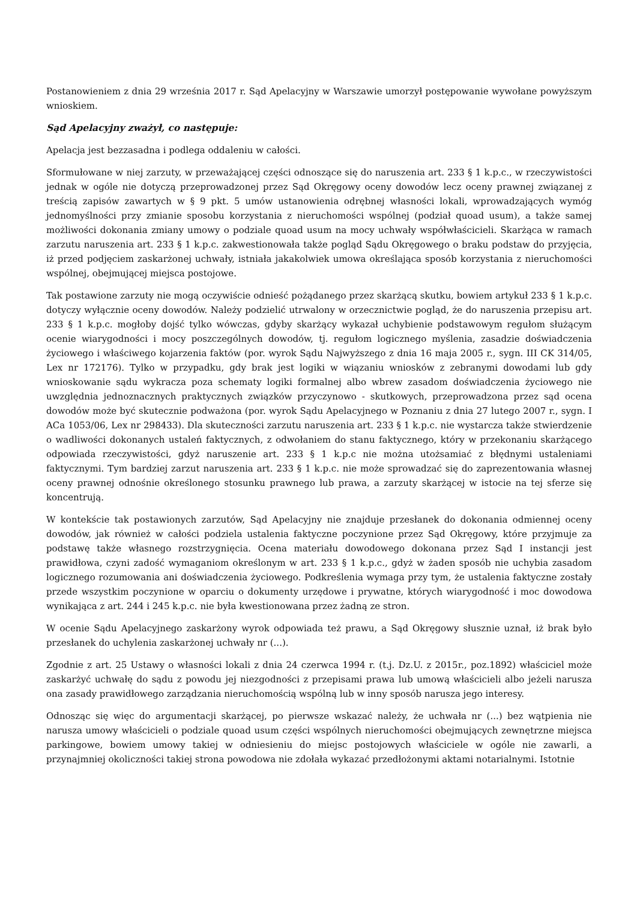Postanowieniem z dnia 29 września 2017 r. Sąd Apelacyjny w Warszawie umorzył postępowanie wywołane powyższym wnioskiem.
Sąd Apelacyjny zważył, co następuje:
Apelacja jest bezzasadna i podlega oddaleniu w całości.
Sformułowane w niej zarzuty, w przeważającej części odnoszące się do naruszenia art. 233 § 1 k.p.c., w rzeczywistości jednak w ogóle nie dotyczą przeprowadzonej przez Sąd Okręgowy oceny dowodów lecz oceny prawnej związanej z treścią zapisów zawartych w § 9 pkt. 5 umów ustanowienia odrębnej własności lokali, wprowadzających wymóg jednomyślności przy zmianie sposobu korzystania z nieruchomości wspólnej (podział quoad usum), a także samej możliwości dokonania zmiany umowy o podziale quoad usum na mocy uchwały współwłaścicieli. Skarżąca w ramach zarzutu naruszenia art. 233 § 1 k.p.c. zakwestionowała także pogląd Sądu Okręgowego o braku podstaw do przyjęcia, iż przed podjęciem zaskarżonej uchwały, istniała jakakolwiek umowa określająca sposób korzystania z nieruchomości wspólnej, obejmującej miejsca postojowe.
Tak postawione zarzuty nie mogą oczywiście odnieść pożądanego przez skarżącą skutku, bowiem artykuł 233 § 1 k.p.c. dotyczy wyłącznie oceny dowodów. Należy podzielić utrwalony w orzecznictwie pogląd, że do naruszenia przepisu art. 233 § 1 k.p.c. mogłoby dojść tylko wówczas, gdyby skarżący wykazał uchybienie podstawowym regułom służącym ocenie wiarygodności i mocy poszczególnych dowodów, tj. regułom logicznego myślenia, zasadzie doświadczenia życiowego i właściwego kojarzenia faktów (por. wyrok Sądu Najwyższego z dnia 16 maja 2005 r., sygn. III CK 314/05, Lex nr 172176). Tylko w przypadku, gdy brak jest logiki w wiązaniu wniosków z zebranymi dowodami lub gdy wnioskowanie sądu wykracza poza schematy logiki formalnej albo wbrew zasadom doświadczenia życiowego nie uwzględnia jednoznacznych praktycznych związków przyczynowo - skutkowych, przeprowadzona przez sąd ocena dowodów może być skutecznie podważona (por. wyrok Sądu Apelacyjnego w Poznaniu z dnia 27 lutego 2007 r., sygn. I ACa 1053/06, Lex nr 298433). Dla skuteczności zarzutu naruszenia art. 233 § 1 k.p.c. nie wystarcza także stwierdzenie o wadliwości dokonanych ustaleń faktycznych, z odwołaniem do stanu faktycznego, który w przekonaniu skarżącego odpowiada rzeczywistości, gdyż naruszenie art. 233 § 1 k.p.c nie można utożsamiać z błędnymi ustaleniami faktycznymi. Tym bardziej zarzut naruszenia art. 233 § 1 k.p.c. nie może sprowadzać się do zaprezentowania własnej oceny prawnej odnośnie określonego stosunku prawnego lub prawa, a zarzuty skarżącej w istocie na tej sferze się koncentrują.
W kontekście tak postawionych zarzutów, Sąd Apelacyjny nie znajduje przesłanek do dokonania odmiennej oceny dowodów, jak również w całości podziela ustalenia faktyczne poczynione przez Sąd Okręgowy, które przyjmuje za podstawę także własnego rozstrzygnięcia. Ocena materiału dowodowego dokonana przez Sąd I instancji jest prawidłowa, czyni zadość wymaganiom określonym w art. 233 § 1 k.p.c., gdyż w żaden sposób nie uchybia zasadom logicznego rozumowania ani doświadczenia życiowego. Podkreślenia wymaga przy tym, że ustalenia faktyczne zostały przede wszystkim poczynione w oparciu o dokumenty urzędowe i prywatne, których wiarygodność i moc dowodowa wynikająca z art. 244 i 245 k.p.c. nie była kwestionowana przez żadną ze stron.
W ocenie Sądu Apelacyjnego zaskarżony wyrok odpowiada też prawu, a Sąd Okręgowy słusznie uznał, iż brak było przesłanek do uchylenia zaskarżonej uchwały nr (...).
Zgodnie z art. 25 Ustawy o własności lokali z dnia 24 czerwca 1994 r. (t.j. Dz.U. z 2015r., poz.1892) właściciel może zaskarżyć uchwałę do sądu z powodu jej niezgodności z przepisami prawa lub umową właścicieli albo jeżeli narusza ona zasady prawidłowego zarządzania nieruchomością wspólną lub w inny sposób narusza jego interesy.
Odnosząc się więc do argumentacji skarżącej, po pierwsze wskazać należy, że uchwała nr (...) bez wątpienia nie narusza umowy właścicieli o podziale quoad usum części wspólnych nieruchomości obejmujących zewnętrzne miejsca parkingowe, bowiem umowy takiej w odniesieniu do miejsc postojowych właściciele w ogóle nie zawarli, a przynajmniej okoliczności takiej strona powodowa nie zdołała wykazać przedłożonymi aktami notarialnymi. Istotnie